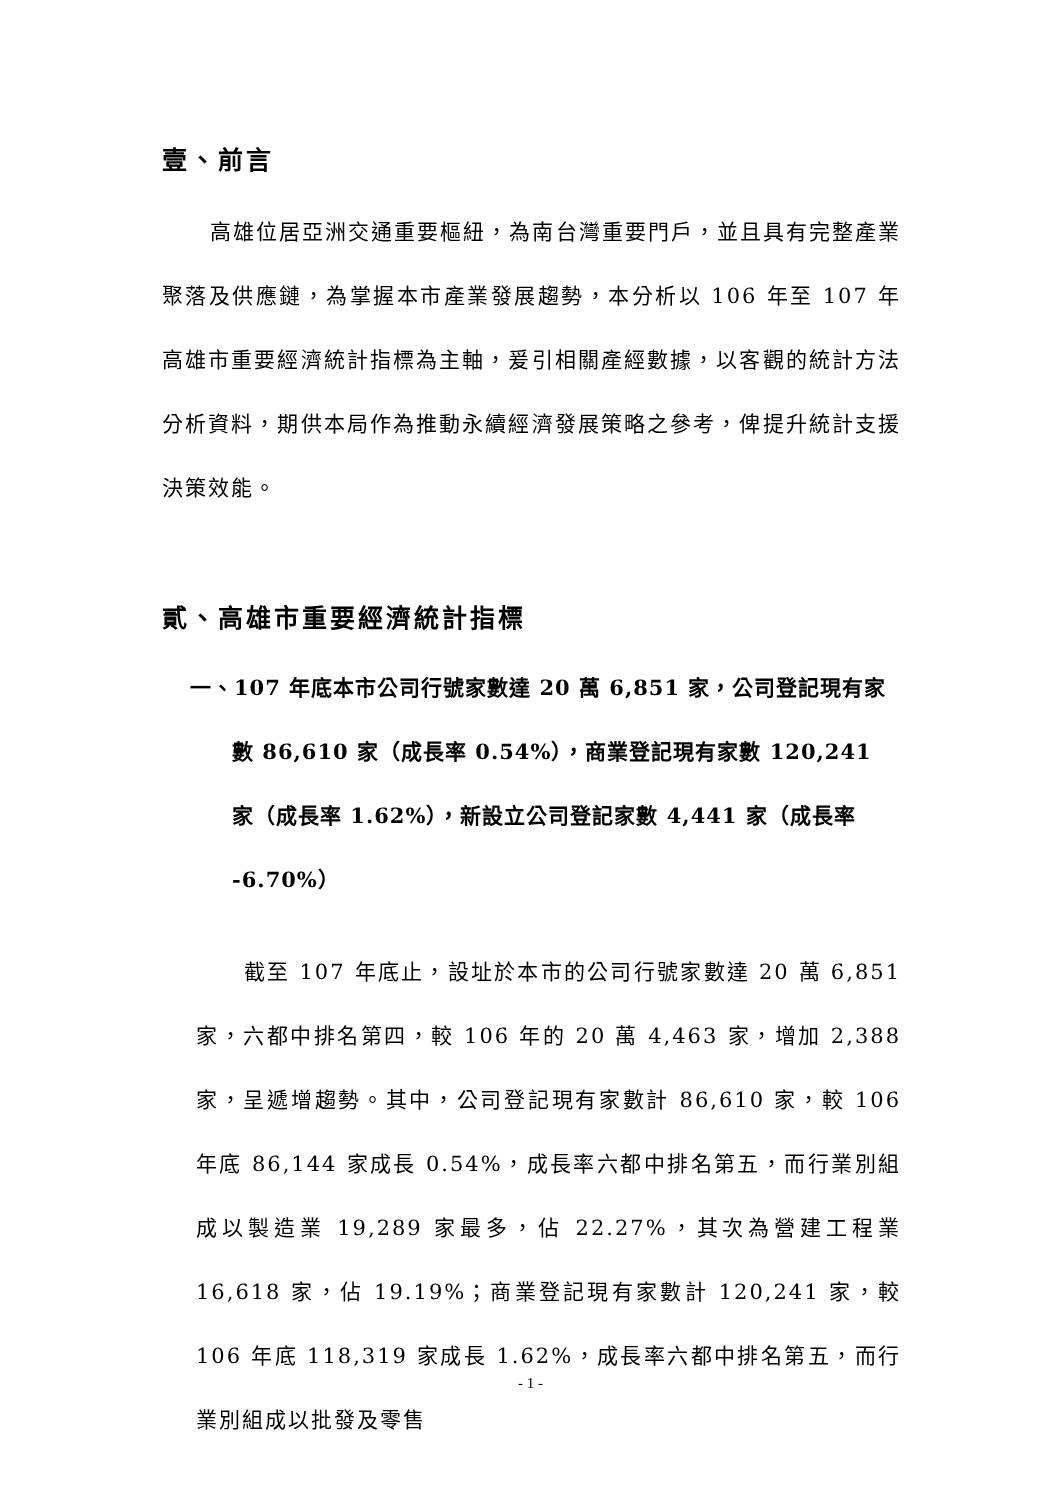壹、前言
高雄位居亞洲交通重要樞紐，為南台灣重要門戶，並且具有完整產業聚落及供應鏈，為掌握本市產業發展趨勢，本分析以 106 年至 107 年高雄市重要經濟統計指標為主軸，爰引相關產經數據，以客觀的統計方法分析資料，期供本局作為推動永續經濟發展策略之參考，俾提升統計支援決策效能。
貳、高雄市重要經濟統計指標
一、107 年底本市公司行號家數達 20 萬 6,851 家，公司登記現有家數 86,610 家（成長率 0.54%），商業登記現有家數 120,241 家（成長率 1.62%），新設立公司登記家數 4,441 家（成長率 -6.70%）
截至 107 年底止，設址於本市的公司行號家數達 20 萬 6,851 家，六都中排名第四，較 106 年的 20 萬 4,463 家，增加 2,388 家，呈遞增趨勢。其中，公司登記現有家數計 86,610 家，較 106 年底 86,144 家成長 0.54%，成長率六都中排名第五，而行業別組成以製造業 19,289 家最多，佔 22.27%，其次為營建工程業 16,618 家，佔 19.19%；商業登記現有家數計 120,241 家，較 106 年底 118,319 家成長 1.62%，成長率六都中排名第五，而行業別組成以批發及零售
- 1 -